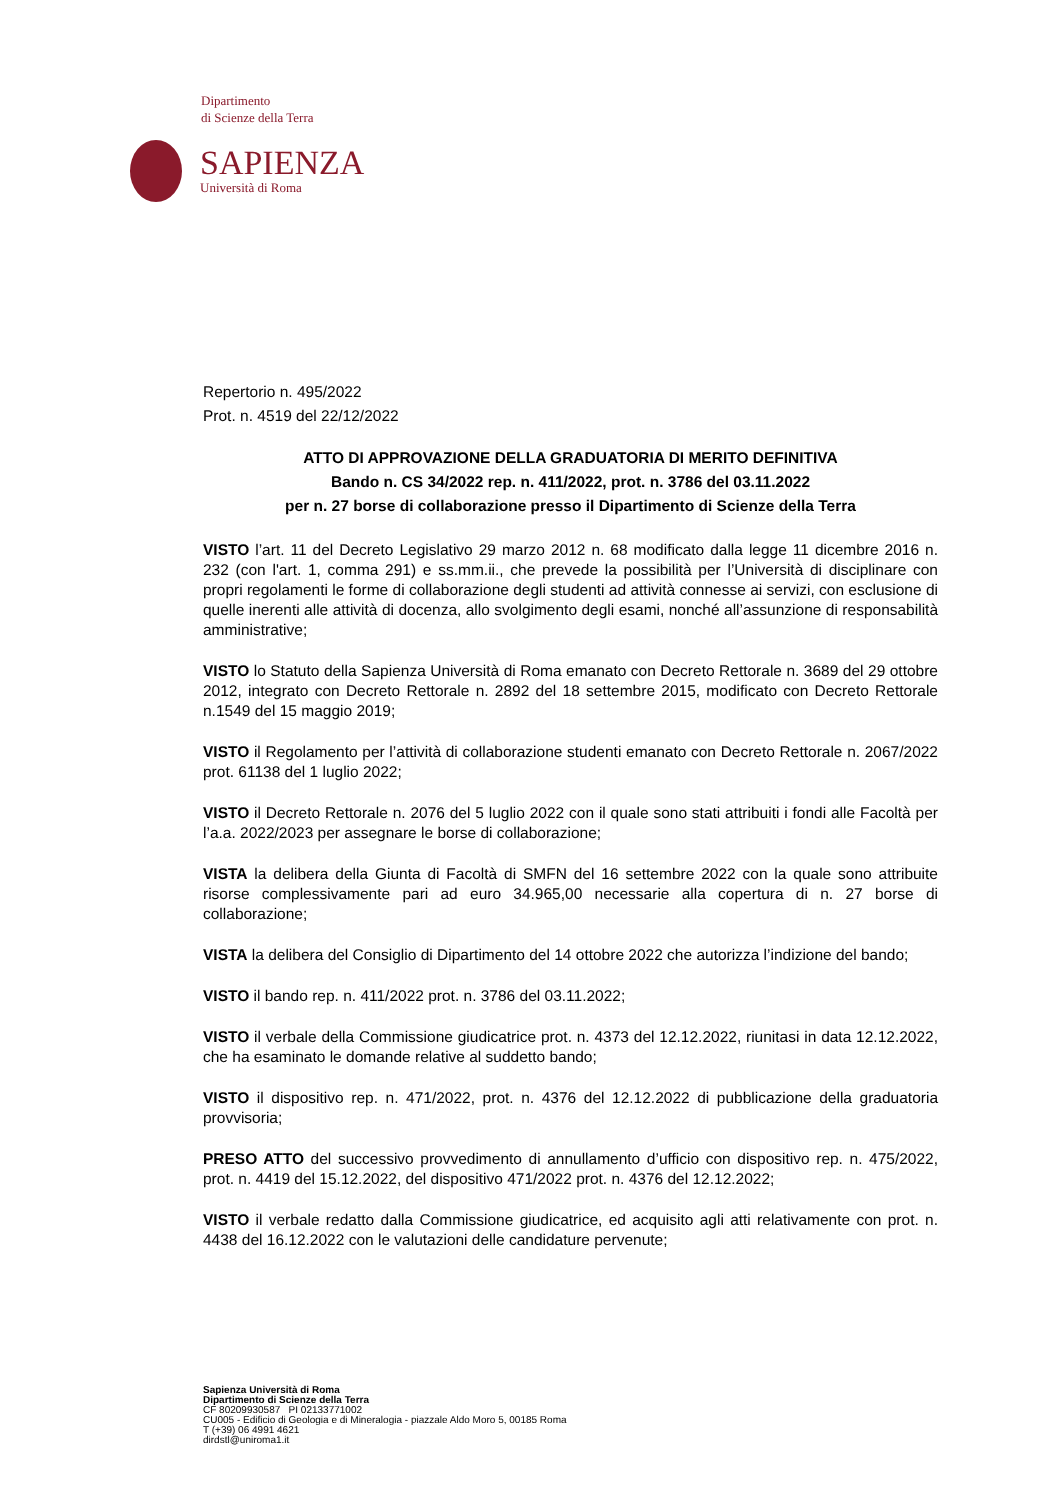Dipartimento
di Scienze della Terra
SAPIENZA
Università di Roma
Repertorio n. 495/2022
Prot. n. 4519 del 22/12/2022
ATTO DI APPROVAZIONE DELLA GRADUATORIA DI MERITO DEFINITIVA
Bando n. CS 34/2022 rep. n. 411/2022, prot. n. 3786 del 03.11.2022
per n. 27 borse di collaborazione presso il Dipartimento di Scienze della Terra
VISTO l’art. 11 del Decreto Legislativo 29 marzo 2012 n. 68 modificato dalla legge 11 dicembre 2016 n. 232 (con l'art. 1, comma 291) e ss.mm.ii., che prevede la possibilità per l’Università di disciplinare con propri regolamenti le forme di collaborazione degli studenti ad attività connesse ai servizi, con esclusione di quelle inerenti alle attività di docenza, allo svolgimento degli esami, nonché all’assunzione di responsabilità amministrative;
VISTO lo Statuto della Sapienza Università di Roma emanato con Decreto Rettorale n. 3689 del 29 ottobre 2012, integrato con Decreto Rettorale n. 2892 del 18 settembre 2015, modificato con Decreto Rettorale n.1549 del 15 maggio 2019;
VISTO il Regolamento per l’attività di collaborazione studenti emanato con Decreto Rettorale n. 2067/2022 prot. 61138 del 1 luglio 2022;
VISTO il Decreto Rettorale n. 2076 del 5 luglio 2022 con il quale sono stati attribuiti i fondi alle Facoltà per l’a.a. 2022/2023 per assegnare le borse di collaborazione;
VISTA la delibera della Giunta di Facoltà di SMFN del 16 settembre 2022 con la quale sono attribuite risorse complessivamente pari ad euro 34.965,00 necessarie alla copertura di n. 27 borse di collaborazione;
VISTA la delibera del Consiglio di Dipartimento del 14 ottobre 2022 che autorizza l’indizione del bando;
VISTO il bando rep. n. 411/2022 prot. n. 3786 del 03.11.2022;
VISTO il verbale della Commissione giudicatrice prot. n. 4373 del 12.12.2022, riunitasi in data 12.12.2022, che ha esaminato le domande relative al suddetto bando;
VISTO il dispositivo rep. n. 471/2022, prot. n. 4376 del 12.12.2022 di pubblicazione della graduatoria provvisoria;
PRESO ATTO del successivo provvedimento di annullamento d’ufficio con dispositivo rep. n. 475/2022, prot. n. 4419 del 15.12.2022, del dispositivo 471/2022 prot. n. 4376 del 12.12.2022;
VISTO il verbale redatto dalla Commissione giudicatrice, ed acquisito agli atti relativamente con prot. n. 4438 del 16.12.2022 con le valutazioni delle candidature pervenute;
Sapienza Università di Roma
Dipartimento di Scienze della Terra
CF 80209930587 PI 02133771002
CU005 - Edificio di Geologia e di Mineralogia - piazzale Aldo Moro 5, 00185 Roma
T (+39) 06 4991 4621
dirdstl@uniroma1.it